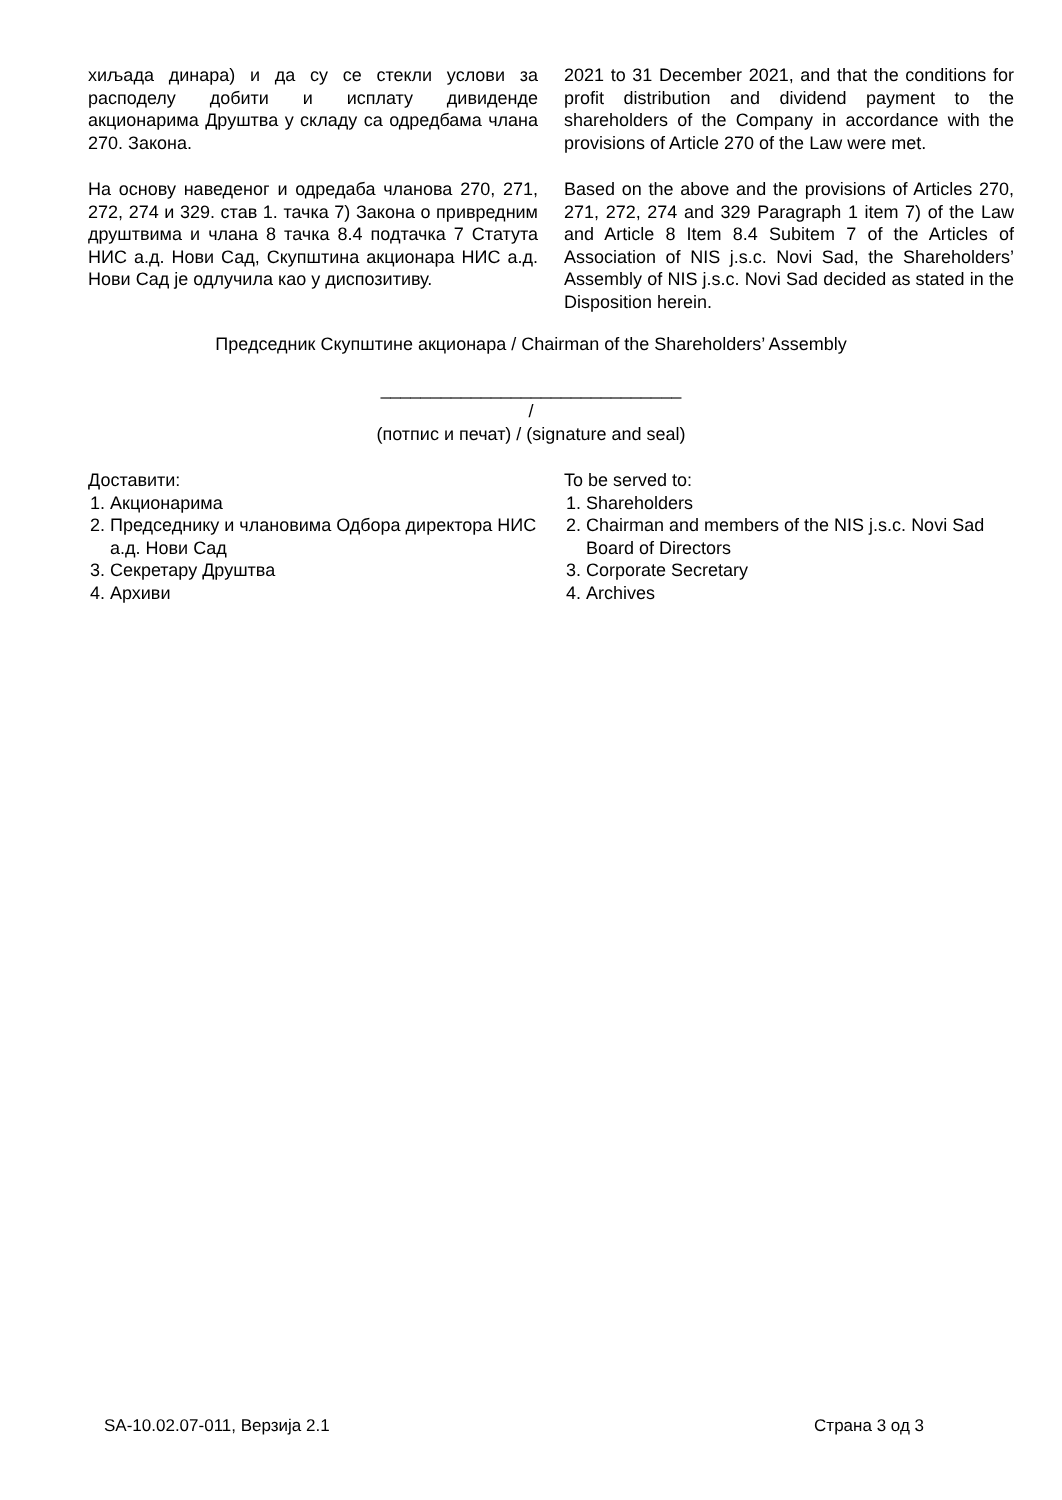хиљада динара) и да су се стекли услови за расподелу добити и исплату дивиденде акционарима Друштва у складу са одредбама члана 270. Закона.
2021 to 31 December 2021, and that the conditions for profit distribution and dividend payment to the shareholders of the Company in accordance with the provisions of Article 270 of the Law were met.
На основу наведеног и одредаба чланова 270, 271, 272, 274 и 329. став 1. тачка 7) Закона о привредним друштвима и члана 8 тачка 8.4 подтачка 7 Статута НИС а.д. Нови Сад, Скупштина акционара НИС а.д. Нови Сад је одлучила као у диспозитиву.
Based on the above and the provisions of Articles 270, 271, 272, 274 and 329 Paragraph 1 item 7) of the Law and Article 8 Item 8.4 Subitem 7 of the Articles of Association of NIS j.s.c. Novi Sad, the Shareholders’ Assembly of NIS j.s.c. Novi Sad decided as stated in the Disposition herein.
Председник Скупштине акционара / Chairman of the Shareholders’ Assembly
______________________________
/
(потпис и печат) / (signature and seal)
Доставити:
1. Акционарима
2. Председнику и члановима Одбора директора НИС а.д. Нови Сад
3. Секретару Друштва
4. Архиви
To be served to:
1. Shareholders
2. Chairman and members of the NIS j.s.c. Novi Sad Board of Directors
3. Corporate Secretary
4. Archives
SA-10.02.07-011, Верзија 2.1 Страна 3 од 3